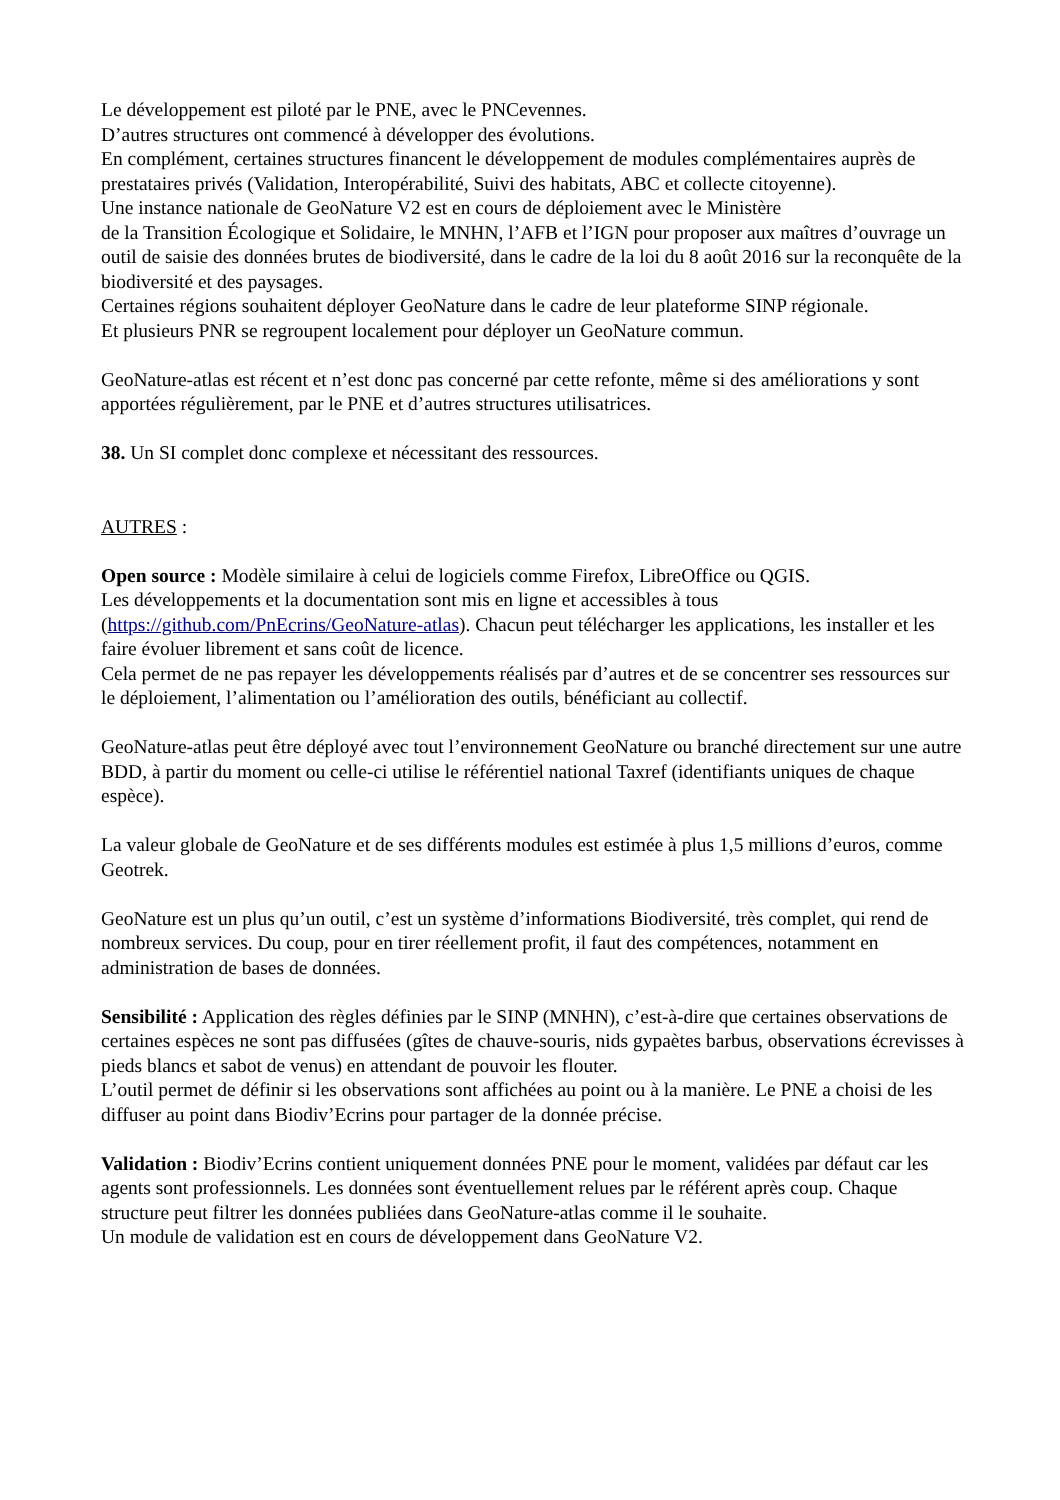Le développement est piloté par le PNE, avec le PNCevennes.
D’autres structures ont commencé à développer des évolutions.
En complément, certaines structures financent le développement de modules complémentaires auprès de prestataires privés (Validation, Interopérabilité, Suivi des habitats, ABC et collecte citoyenne).
Une instance nationale de GeoNature V2 est en cours de déploiement avec le Ministère
de la Transition Écologique et Solidaire, le MNHN, l’AFB et l’IGN pour proposer aux maîtres d’ouvrage un outil de saisie des données brutes de biodiversité, dans le cadre de la loi du 8 août 2016 sur la reconquête de la biodiversité et des paysages.
Certaines régions souhaitent déployer GeoNature dans le cadre de leur plateforme SINP régionale.
Et plusieurs PNR se regroupent localement pour déployer un GeoNature commun.
GeoNature-atlas est récent et n’est donc pas concerné par cette refonte, même si des améliorations y sont apportées régulièrement, par le PNE et d’autres structures utilisatrices.
38. Un SI complet donc complexe et nécessitant des ressources.
AUTRES :
Open source : Modèle similaire à celui de logiciels comme Firefox, LibreOffice ou QGIS.
Les développements et la documentation sont mis en ligne et accessibles à tous (https://github.com/PnEcrins/GeoNature-atlas). Chacun peut télécharger les applications, les installer et les faire évoluer librement et sans coût de licence.
Cela permet de ne pas repayer les développements réalisés par d’autres et de se concentrer ses ressources sur le déploiement, l’alimentation ou l’amélioration des outils, bénéficiant au collectif.
GeoNature-atlas peut être déployé avec tout l’environnement GeoNature ou branché directement sur une autre BDD, à partir du moment ou celle-ci utilise le référentiel national Taxref (identifiants uniques de chaque espèce).
La valeur globale de GeoNature et de ses différents modules est estimée à plus 1,5 millions d’euros, comme Geotrek.
GeoNature est un plus qu’un outil, c’est un système d’informations Biodiversité, très complet, qui rend de nombreux services. Du coup, pour en tirer réellement profit, il faut des compétences, notamment en administration de bases de données.
Sensibilité : Application des règles définies par le SINP (MNHN), c’est-à-dire que certaines observations de certaines espèces ne sont pas diffusées (gîtes de chauve-souris, nids gypaètes barbus, observations écrevisses à pieds blancs et sabot de venus) en attendant de pouvoir les flouter.
L’outil permet de définir si les observations sont affichées au point ou à la manière. Le PNE a choisi de les diffuser au point dans Biodiv’Ecrins pour partager de la donnée précise.
Validation : Biodiv’Ecrins contient uniquement données PNE pour le moment, validées par défaut car les agents sont professionnels. Les données sont éventuellement relues par le référent après coup. Chaque structure peut filtrer les données publiées dans GeoNature-atlas comme il le souhaite.
Un module de validation est en cours de développement dans GeoNature V2.